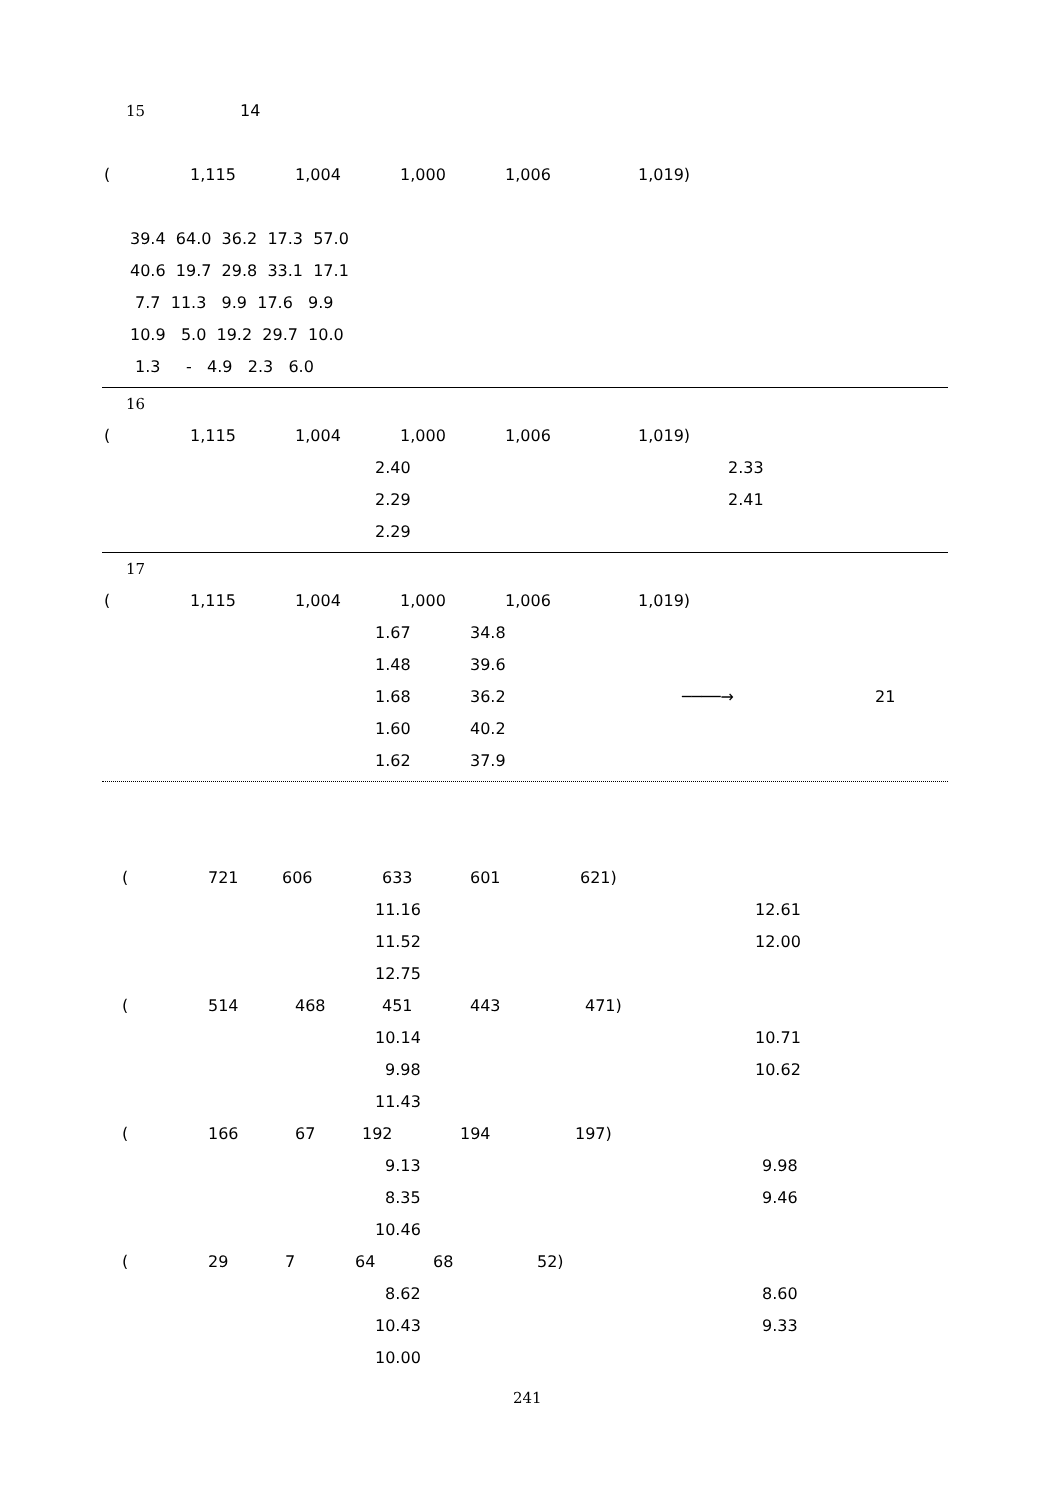15 14
(1,115 1,004 1,000 1,006 1,019)
39.4 64.0 36.2 17.3 57.0
40.6 19.7 29.8 33.1 17.1
7.7 11.3 9.9 17.6 9.9
10.9 5.0 19.2 29.7 10.0
1.3 - 4.9 2.3 6.0
16
(1,115 1,004 1,000 1,006 1,019)
2.40 2.33
2.29 2.41
2.29
17
(1,115 1,004 1,000 1,006 1,019)
1.67 34.8
1.48 39.6
1.68 36.2 ────→ 21
1.60 40.2
1.62 37.9
(721 606 633 601 621)
11.16 12.61
11.52 12.00
12.75
(514 468 451 443 471)
10.14 10.71
9.98 10.62
11.43
(166 67 192 194 197)
9.13 9.98
8.35 9.46
10.46
(29 7 64 68 52)
8.62 8.60
10.43 9.33
10.00
241